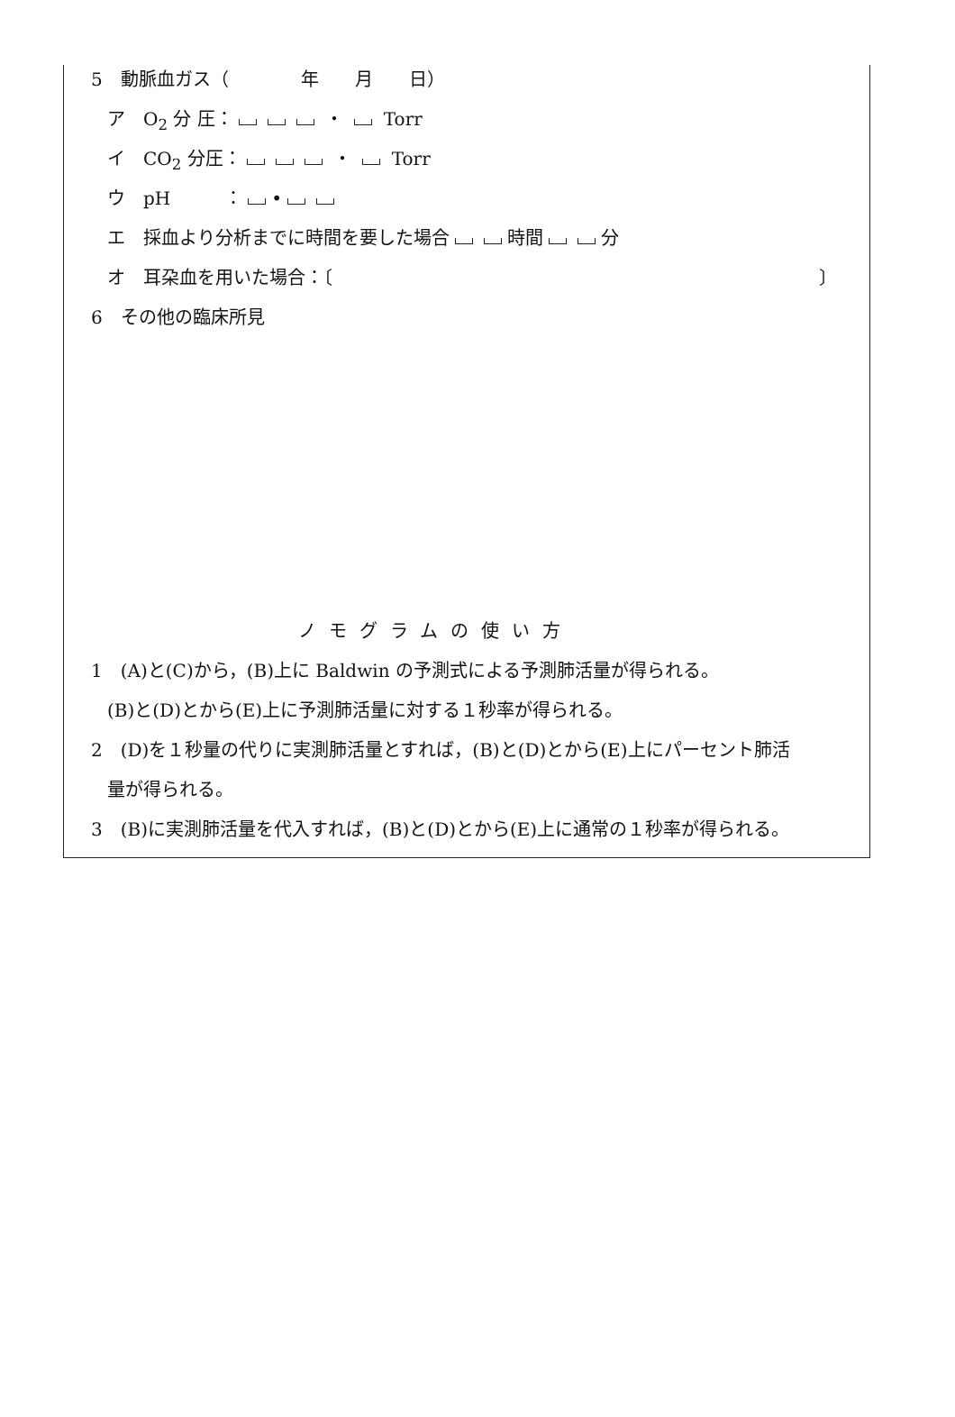5　動脈血ガス（　　　　年　　月　　日）
ア　O<sub>2</sub> 分 圧： ・ Torr
イ　CO<sub>2</sub> 分圧： ・ Torr
ウ　pH　　　： •
エ　採血より分析までに時間を要した場合 時間 分
オ　耳朶血を用いた場合：〔　　　　　　　　　　　　　　　　　　　　　　　　　　　〕
6　その他の臨床所見
ノモグラムの使い方
1　(A)と(C)から，(B)上に Baldwin の予測式による予測肺活量が得られる。
(B)と(D)とから(E)上に予測肺活量に対する１秒率が得られる。
2　(D)を１秒量の代りに実測肺活量とすれば，(B)と(D)とから(E)上にパーセント肺活
量が得られる。
3　(B)に実測肺活量を代入すれば，(B)と(D)とから(E)上に通常の１秒率が得られる。